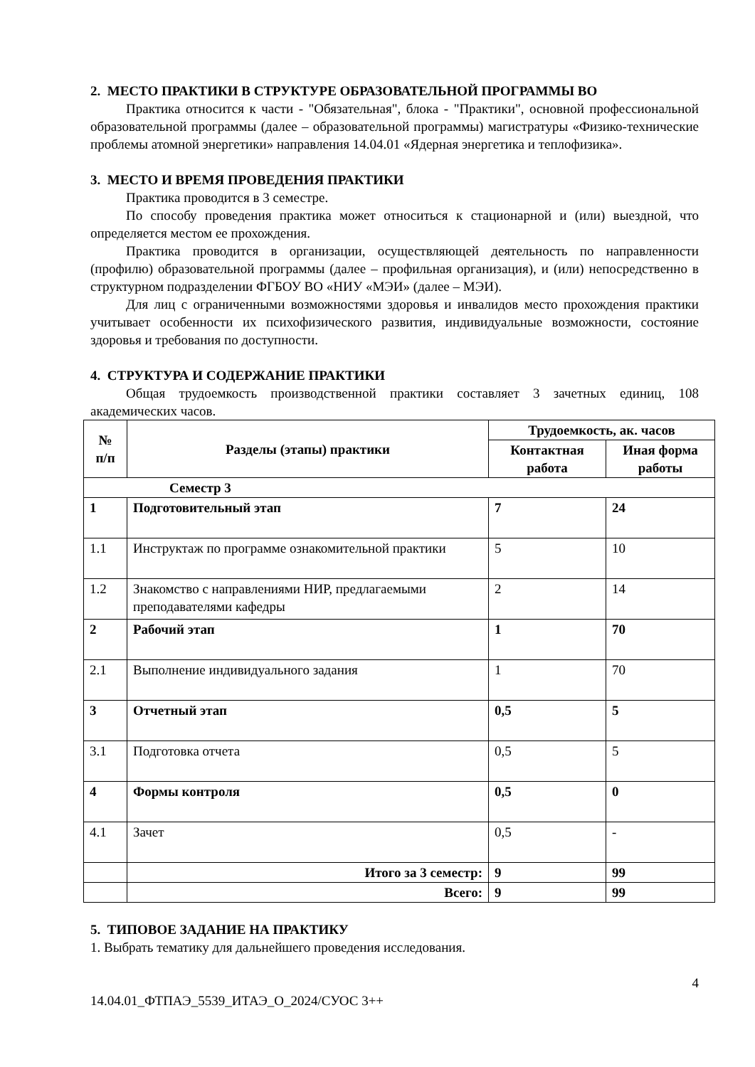2. МЕСТО ПРАКТИКИ В СТРУКТУРЕ ОБРАЗОВАТЕЛЬНОЙ ПРОГРАММЫ ВО
Практика относится к части - "Обязательная", блока - "Практики", основной профессиональной образовательной программы (далее – образовательной программы) магистратуры «Физико-технические проблемы атомной энергетики» направления 14.04.01 «Ядерная энергетика и теплофизика».
3. МЕСТО И ВРЕМЯ ПРОВЕДЕНИЯ ПРАКТИКИ
Практика проводится в 3 семестре.
По способу проведения практика может относиться к стационарной и (или) выездной, что определяется местом ее прохождения.
Практика проводится в организации, осуществляющей деятельность по направленности (профилю) образовательной программы (далее – профильная организация), и (или) непосредственно в структурном подразделении ФГБОУ ВО «НИУ «МЭИ» (далее – МЭИ).
Для лиц с ограниченными возможностями здоровья и инвалидов место прохождения практики учитывает особенности их психофизического развития, индивидуальные возможности, состояние здоровья и требования по доступности.
4. СТРУКТУРА И СОДЕРЖАНИЕ ПРАКТИКИ
Общая трудоемкость производственной практики составляет 3 зачетных единиц, 108 академических часов.
| № п/п | Разделы (этапы) практики | Трудоемкость, ак. часов | |
| --- | --- | --- | --- |
| | | Контактная работа | Иная форма работы |
| Семестр 3 | | | |
| 1 | Подготовительный этап | 7 | 24 |
| 1.1 | Инструктаж по программе ознакомительной практики | 5 | 10 |
| 1.2 | Знакомство с направлениями НИР, предлагаемыми преподавателями кафедры | 2 | 14 |
| 2 | Рабочий этап | 1 | 70 |
| 2.1 | Выполнение индивидуального задания | 1 | 70 |
| 3 | Отчетный этап | 0,5 | 5 |
| 3.1 | Подготовка отчета | 0,5 | 5 |
| 4 | Формы контроля | 0,5 | 0 |
| 4.1 | Зачет | 0,5 | - |
| | Итого за 3 семестр: | 9 | 99 |
| | Всего: | 9 | 99 |
5. ТИПОВОЕ ЗАДАНИЕ НА ПРАКТИКУ
1. Выбрать тематику для дальнейшего проведения исследования.
4
14.04.01_ФТПАЭ_5539_ИТАЭ_О_2024/СУОС 3++